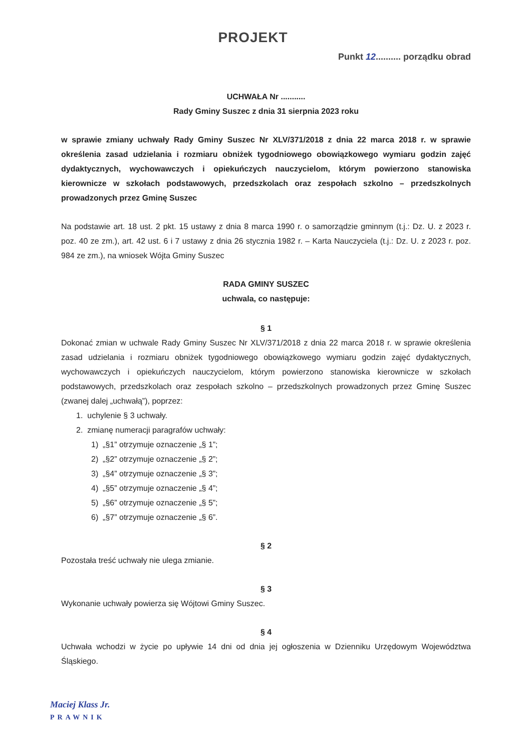PROJEKT
Punkt 12.......... porządku obrad
UCHWAŁA Nr ...........
Rady Gminy Suszec z dnia 31 sierpnia 2023 roku
w sprawie zmiany uchwały Rady Gminy Suszec Nr XLV/371/2018 z dnia 22 marca 2018 r. w sprawie określenia zasad udzielania i rozmiaru obniżek tygodniowego obowiązkowego wymiaru godzin zajęć dydaktycznych, wychowawczych i opiekuńczych nauczycielom, którym powierzono stanowiska kierownicze w szkołach podstawowych, przedszkolach oraz zespołach szkolno – przedszkolnych prowadzonych przez Gminę Suszec
Na podstawie art. 18 ust. 2 pkt. 15 ustawy z dnia 8 marca 1990 r. o samorządzie gminnym (t.j.: Dz. U. z 2023 r. poz. 40 ze zm.), art. 42 ust. 6 i 7 ustawy z dnia 26 stycznia 1982 r. – Karta Nauczyciela (t.j.: Dz. U. z 2023 r. poz. 984 ze zm.), na wniosek Wójta Gminy Suszec
RADA GMINY SUSZEC
uchwala, co następuje:
§ 1
Dokonać zmian w uchwale Rady Gminy Suszec Nr XLV/371/2018 z dnia 22 marca 2018 r. w sprawie określenia zasad udzielania i rozmiaru obniżek tygodniowego obowiązkowego wymiaru godzin zajęć dydaktycznych, wychowawczych i opiekuńczych nauczycielom, którym powierzono stanowiska kierownicze w szkołach podstawowych, przedszkolach oraz zespołach szkolno – przedszkolnych prowadzonych przez Gminę Suszec (zwanej dalej „uchwałą”), poprzez:
1. uchylenie § 3 uchwały.
2. zmianę numeracji paragrafów uchwały:
1) „§1” otrzymuje oznaczenie „§ 1”;
2) „§2” otrzymuje oznaczenie „§ 2”;
3) „§4” otrzymuje oznaczenie „§ 3”;
4) „§5” otrzymuje oznaczenie „§ 4”;
5) „§6” otrzymuje oznaczenie „§ 5”;
6) „§7” otrzymuje oznaczenie „§ 6”.
§ 2
Pozostała treść uchwały nie ulega zmianie.
§ 3
Wykonanie uchwały powierza się Wójtowi Gminy Suszec.
§ 4
Uchwała wchodzi w życie po upływie 14 dni od dnia jej ogłoszenia w Dzienniku Urzędowym Województwa Śląskiego.
Maciej Klass Jr.
PRAWNIK